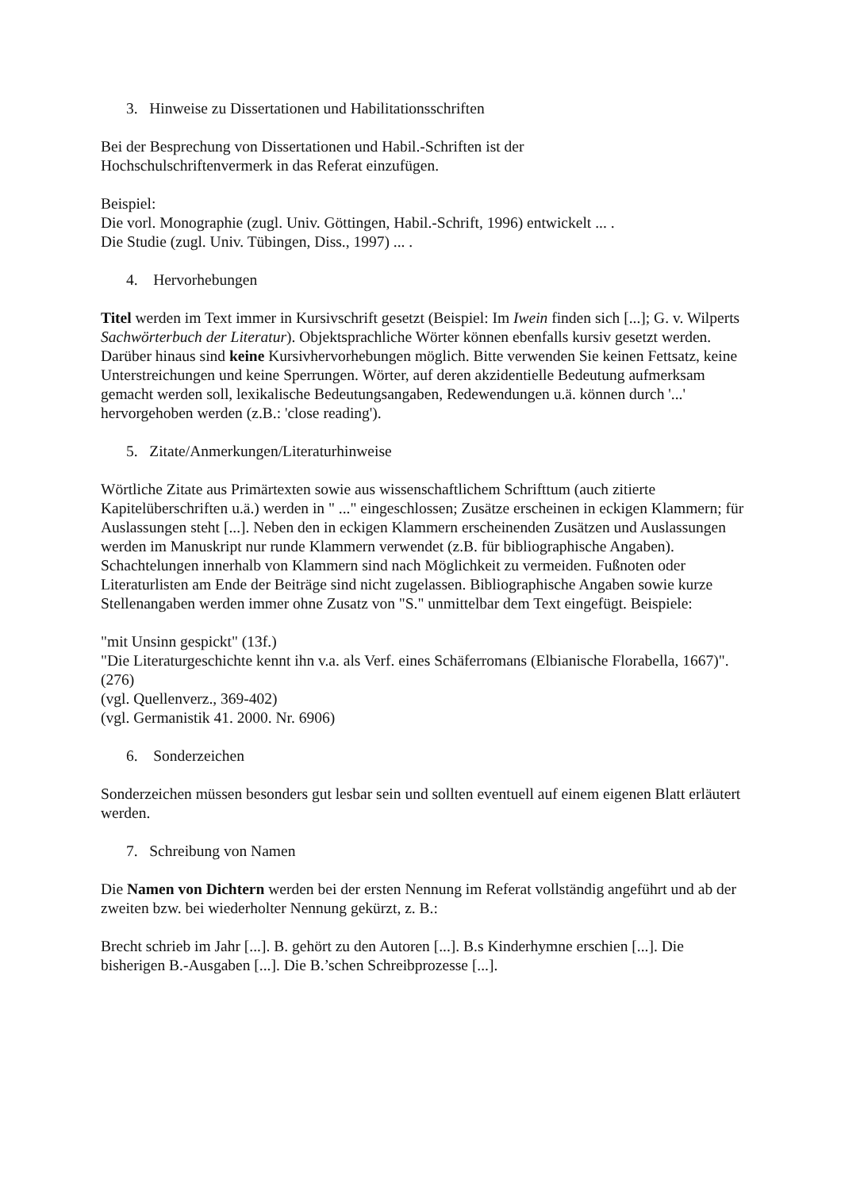3. Hinweise zu Dissertationen und Habilitationsschriften
Bei der Besprechung von Dissertationen und Habil.-Schriften ist der
Hochschulschriftenvermerk in das Referat einzufügen.
Beispiel:
Die vorl. Monographie (zugl. Univ. Göttingen, Habil.-Schrift, 1996) entwickelt ... .
Die Studie (zugl. Univ. Tübingen, Diss., 1997) ... .
4. Hervorhebungen
Titel werden im Text immer in Kursivschrift gesetzt (Beispiel: Im Iwein finden sich [...]; G. v. Wilperts Sachwörterbuch der Literatur). Objektsprachliche Wörter können ebenfalls kursiv gesetzt werden. Darüber hinaus sind keine Kursivhervorhebungen möglich. Bitte verwenden Sie keinen Fettsatz, keine Unterstreichungen und keine Sperrungen. Wörter, auf deren akzidentielle Bedeutung aufmerksam gemacht werden soll, lexikalische Bedeutungsangaben, Redewendungen u.ä. können durch '...' hervorgehoben werden (z.B.: 'close reading').
5. Zitate/Anmerkungen/Literaturhinweise
Wörtliche Zitate aus Primärtexten sowie aus wissenschaftlichem Schrifttum (auch zitierte Kapitelüberschriften u.ä.) werden in " ..." eingeschlossen; Zusätze erscheinen in eckigen Klammern; für Auslassungen steht [...]. Neben den in eckigen Klammern erscheinenden Zusätzen und Auslassungen werden im Manuskript nur runde Klammern verwendet (z.B. für bibliographische Angaben). Schachtelungen innerhalb von Klammern sind nach Möglichkeit zu vermeiden. Fußnoten oder Literaturlisten am Ende der Beiträge sind nicht zugelassen. Bibliographische Angaben sowie kurze Stellenangaben werden immer ohne Zusatz von "S." unmittelbar dem Text eingefügt. Beispiele:
"mit Unsinn gespickt" (13f.)
"Die Literaturgeschichte kennt ihn v.a. als Verf. eines Schäferromans (Elbianische Florabella, 1667)". (276)
(vgl. Quellenverz., 369-402)
(vgl. Germanistik 41. 2000. Nr. 6906)
6. Sonderzeichen
Sonderzeichen müssen besonders gut lesbar sein und sollten eventuell auf einem eigenen Blatt erläutert werden.
7. Schreibung von Namen
Die Namen von Dichtern werden bei der ersten Nennung im Referat vollständig angeführt und ab der zweiten bzw. bei wiederholter Nennung gekürzt, z. B.:
Brecht schrieb im Jahr [...]. B. gehört zu den Autoren [...]. B.s Kinderhymne erschien [...]. Die bisherigen B.-Ausgaben [...]. Die B.’schen Schreibprozesse [...].